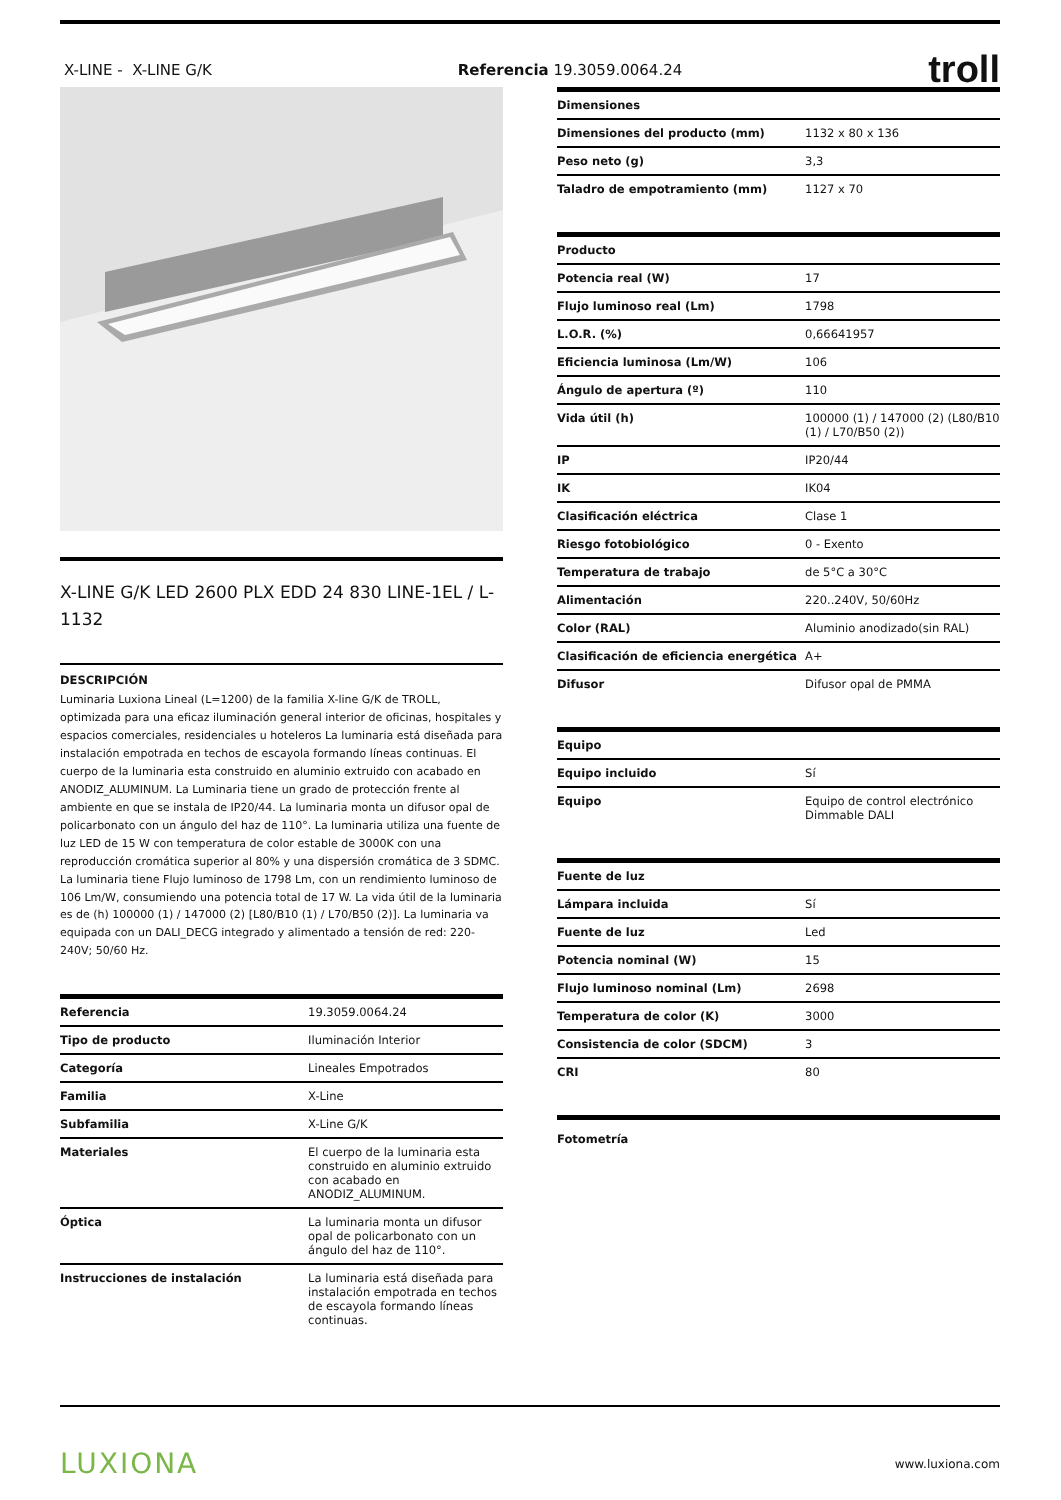X-LINE - X-LINE G/K Referencia 19.3059.0064.24 troll
X-LINE G/K LED 2600 PLX EDD 24 830 LINE-1EL / L-1132
DESCRIPCIÓN
Luminaria Luxiona Lineal (L=1200) de la familia X-line G/K de TROLL, optimizada para una eficaz iluminación general interior de oficinas, hospitales y espacios comerciales, residenciales u hoteleros La luminaria está diseñada para instalación empotrada en techos de escayola formando líneas continuas. El cuerpo de la luminaria esta construido en aluminio extruido con acabado en ANODIZ_ALUMINUM. La Luminaria tiene un grado de protección frente al ambiente en que se instala de IP20/44. La luminaria monta un difusor opal de policarbonato con un ángulo del haz de 110°. La luminaria utiliza una fuente de luz LED de 15 W con temperatura de color estable de 3000K con una reproducción cromática superior al 80% y una dispersión cromática de 3 SDMC. La luminaria tiene Flujo luminoso de 1798 Lm, con un rendimiento luminoso de 106 Lm/W, consumiendo una potencia total de 17 W. La vida útil de la luminaria es de (h) 100000 (1) / 147000 (2) [L80/B10 (1) / L70/B50 (2)]. La luminaria va equipada con un DALI_DECG integrado y alimentado a tensión de red: 220-240V; 50/60 Hz.
| Referencia | 19.3059.0064.24 |
| Tipo de producto | Iluminación Interior |
| Categoría | Lineales Empotrados |
| Familia | X-Line |
| Subfamilia | X-Line G/K |
| Materiales | El cuerpo de la luminaria esta construido en aluminio extruido con acabado en ANODIZ_ALUMINUM. |
| Óptica | La luminaria monta un difusor opal de policarbonato con un ángulo del haz de 110°. |
| Instrucciones de instalación | La luminaria está diseñada para instalación empotrada en techos de escayola formando líneas continuas. |
| Dimensiones | |
| --- | --- |
| Dimensiones del producto (mm) | 1132 x 80 x 136 |
| Peso neto (g) | 3,3 |
| Taladro de empotramiento (mm) | 1127 x 70 |
| Producto | |
| --- | --- |
| Potencia real (W) | 17 |
| Flujo luminoso real (Lm) | 1798 |
| L.O.R. (%) | 0,66641957 |
| Eficiencia luminosa (Lm/W) | 106 |
| Ángulo de apertura (º) | 110 |
| Vida útil (h) | 100000 (1) / 147000 (2) (L80/B10 (1) / L70/B50 (2)) |
| IP | IP20/44 |
| IK | IK04 |
| Clasificación eléctrica | Clase 1 |
| Riesgo fotobiológico | 0 - Exento |
| Temperatura de trabajo | de 5°C a 30°C |
| Alimentación | 220..240V, 50/60Hz |
| Color (RAL) | Aluminio anodizado(sin RAL) |
| Clasificación de eficiencia energética | A+ |
| Difusor | Difusor opal de PMMA |
| Equipo | |
| --- | --- |
| Equipo incluido | Sí |
| Equipo | Equipo de control electrónico Dimmable DALI |
| Fuente de luz | |
| --- | --- |
| Lámpara incluida | Sí |
| Fuente de luz | Led |
| Potencia nominal (W) | 15 |
| Flujo luminoso nominal (Lm) | 2698 |
| Temperatura de color (K) | 3000 |
| Consistencia de color (SDCM) | 3 |
| CRI | 80 |
| Fotometría |
| --- |
LUXIONA www.luxiona.com